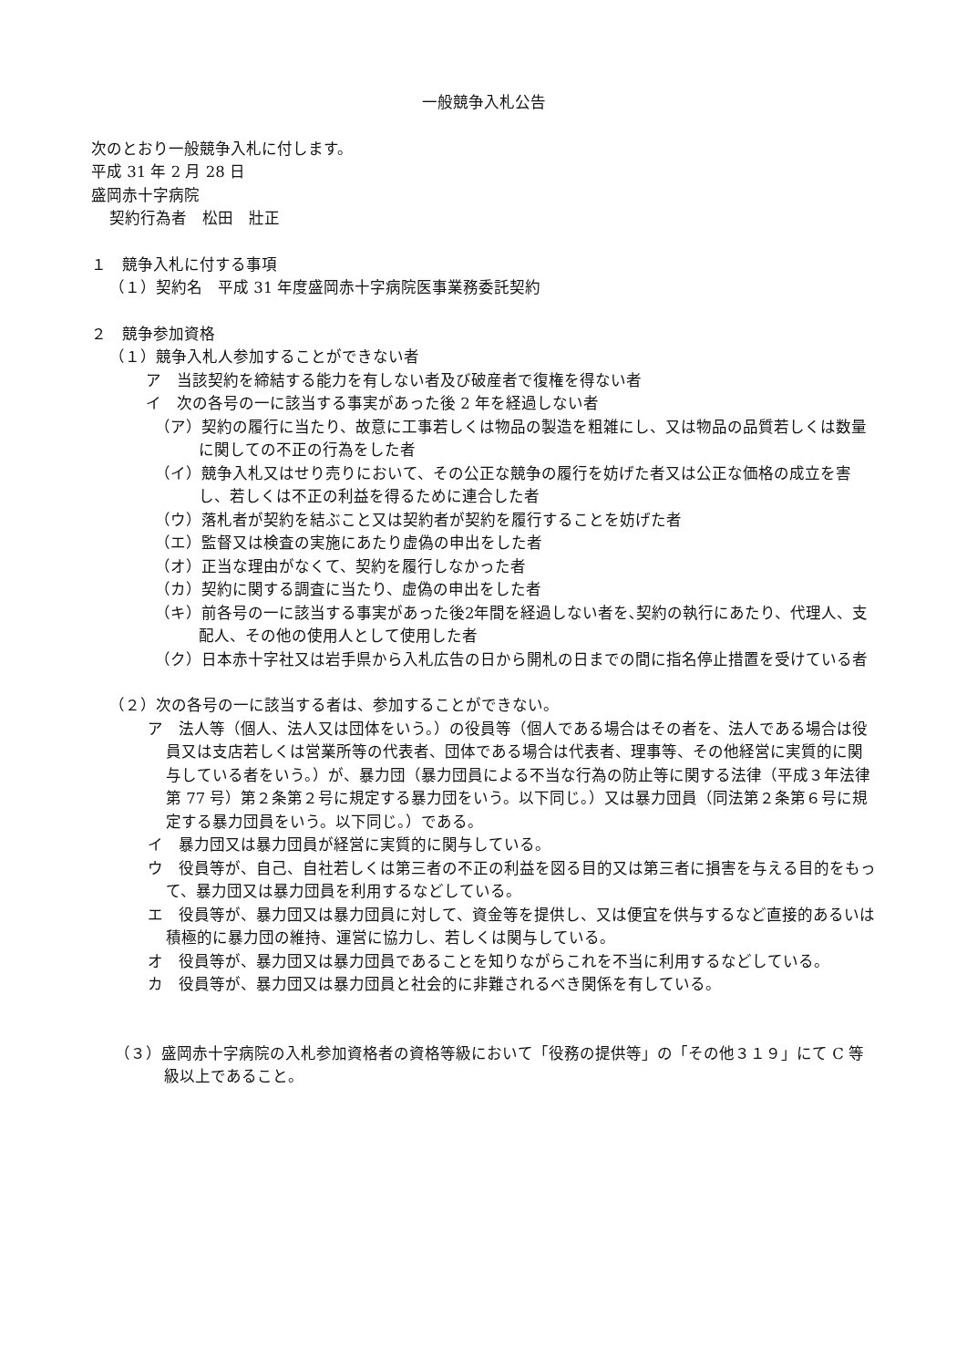一般競争入札公告
次のとおり一般競争入札に付します。
平成 31 年 2 月 28 日
盛岡赤十字病院
契約行為者　松田　壯正
１　競争入札に付する事項
（１）契約名　平成 31 年度盛岡赤十字病院医事業務委託契約
２　競争参加資格
（１）競争入札人参加することができない者
ア　当該契約を締結する能力を有しない者及び破産者で復権を得ない者
イ　次の各号の一に該当する事実があった後 2 年を経過しない者
（ア）契約の履行に当たり、故意に工事若しくは物品の製造を粗雑にし、又は物品の品質若しくは数量に関しての不正の行為をした者
（イ）競争入札又はせり売りにおいて、その公正な競争の履行を妨げた者又は公正な価格の成立を害し、若しくは不正の利益を得るために連合した者
（ウ）落札者が契約を結ぶこと又は契約者が契約を履行することを妨げた者
（エ）監督又は検査の実施にあたり虚偽の申出をした者
（オ）正当な理由がなくて、契約を履行しなかった者
（カ）契約に関する調査に当たり、虚偽の申出をした者
（キ）前各号の一に該当する事実があった後2年間を経過しない者を､契約の執行にあたり、代理人、支配人、その他の使用人として使用した者
（ク）日本赤十字社又は岩手県から入札広告の日から開札の日までの間に指名停止措置を受けている者
（２）次の各号の一に該当する者は、参加することができない。
ア　法人等（個人、法人又は団体をいう。）の役員等（個人である場合はその者を、法人である場合は役員又は支店若しくは営業所等の代表者、団体である場合は代表者、理事等、その他経営に実質的に関与している者をいう。）が、暴力団（暴力団員による不当な行為の防止等に関する法律（平成３年法律第 77 号）第２条第２号に規定する暴力団をいう。以下同じ。）又は暴力団員（同法第２条第６号に規定する暴力団員をいう。以下同じ。）である。
イ　暴力団又は暴力団員が経営に実質的に関与している。
ウ　役員等が、自己、自社若しくは第三者の不正の利益を図る目的又は第三者に損害を与える目的をもって、暴力団又は暴力団員を利用するなどしている。
エ　役員等が、暴力団又は暴力団員に対して、資金等を提供し、又は便宜を供与するなど直接的あるいは積極的に暴力団の維持、運営に協力し、若しくは関与している。
オ　役員等が、暴力団又は暴力団員であることを知りながらこれを不当に利用するなどしている。
カ　役員等が、暴力団又は暴力団員と社会的に非難されるべき関係を有している。
（３）盛岡赤十字病院の入札参加資格者の資格等級において「役務の提供等」の「その他３１９」にて C 等級以上であること。